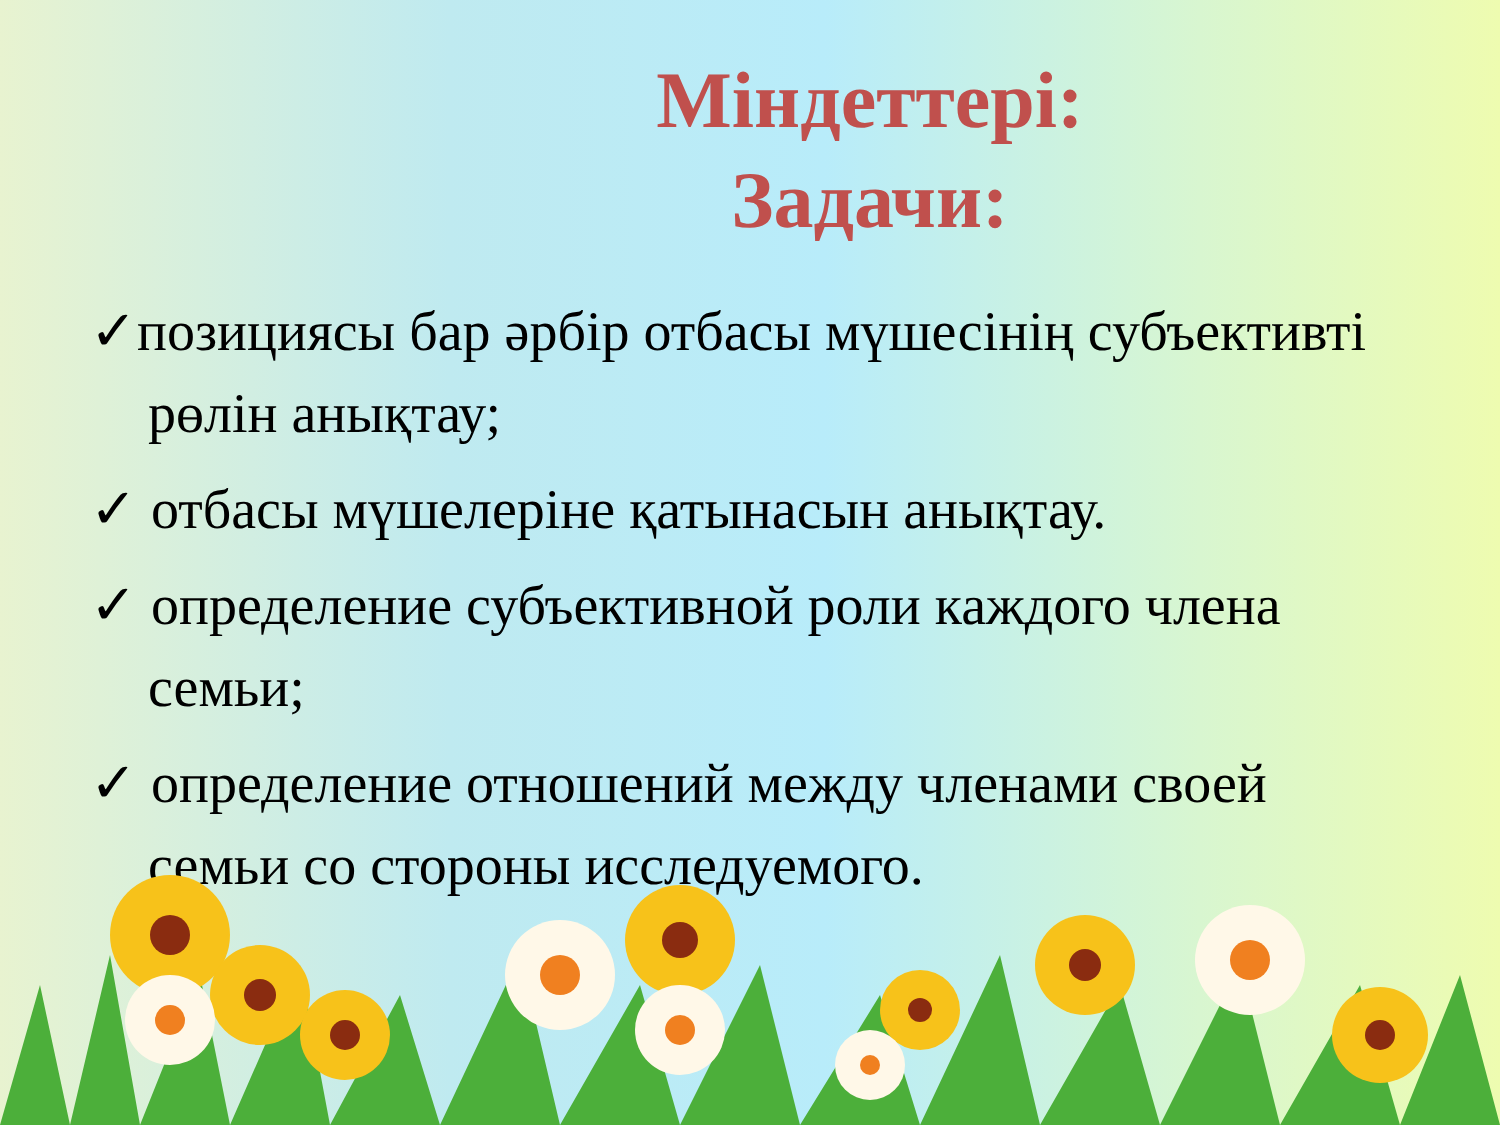Міндеттері:
Задачи:
✓позициясы бар әрбір отбасы мүшесінің субъективті рөлін анықтау;
✓ отбасы мүшелеріне қатынасын анықтау.
✓ определение субъективной роли каждого члена семьи;
✓ определение отношений между членами своей семьи со стороны исследуемого.